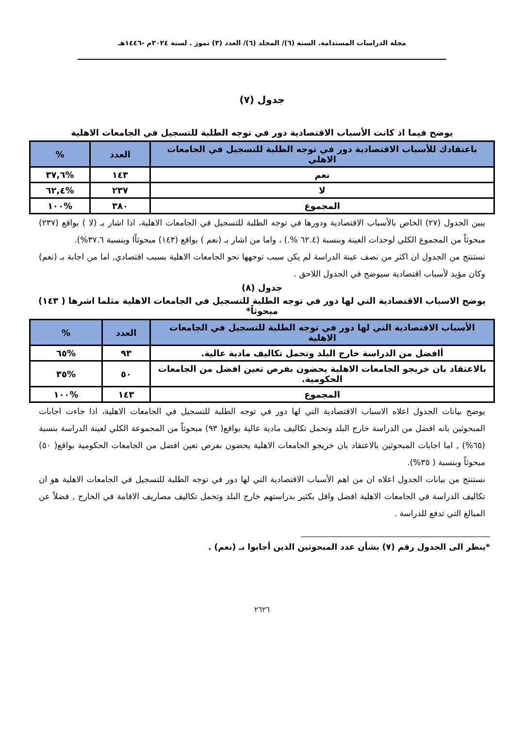مجلة الدراسات المستدامة. السنة (٦)/ المجلد (٦)/ العدد (٣) تموز . لسنة ٢٠٢٤م -١٤٤٦هـ
جدول (٧)
يوضح فيما اذ كانت الأسباب الاقتصادية دور في توجه الطلبة للتسجيل في الجامعات الاهلية
| باعتقادك للأسباب الاقتصادية دور في توجه الطلبة للتسجيل في الجامعات الاهلي | العدد | % |
| --- | --- | --- |
| نعم | ١٤٣ | %٣٧,٦ |
| لا | ٢٣٧ | %٦٢,٤ |
| المجموع | ٣٨٠ | %١٠٠ |
يبين الجدول (٢٧) الخاص بالأسباب الاقتصادية ودورها في توجه الطلبة للتسجيل في الجامعات الاهلية، اذا اشار بـ (لا ) بواقع (٢٣٧) مبحوثاً من المجموع الكلي لوحدات العينة وبنسبة (٦٢.٤ %.) ، واما من اشار بـ (نعم ) بواقع (١٤٣) مبحوثاًا وبنسبة ٣٧.٦%).
نستنتج من الجدول ان اكثر من نصف عينة الدراسة لم يكن سبب توجهها نحو الجامعات الاهلية بسبب اقتصادي, اما من اجابة بـ (نعم) وكان مؤيد لأسباب اقتصادية سيوضح في الجدول اللاحق .
جدول (٨)
يوضح الاسباب الاقتصادية التي لها دور في توجه الطلبة للتسجيل في الجامعات الاهلية مثلما اشرها ( ١٤٣) مبحوثاً*
| الأسباب الاقتصادية التي لها دور في توجه الطلبة للتسجيل في الجامعات الاهلية | العدد | % |
| --- | --- | --- |
| أافضل من الدراسة خارج البلد وتحمل تكاليف مادية عالية. | ٩٣ | %٦٥ |
| بالاعتقاد بان خريجو الجامعات الاهلية يحضون بفرص تعين افضل من الجامعات الحكومية. | ٥٠ | %٣٥ |
| المجموع | ١٤٣ | %١٠٠ |
يوضح بيانات الجدول اعلاه الاسباب الاقتصادية التي لها دور في توجه الطلبة للتسجيل في الجامعات الاهلية، اذا جاءت اجابات المبحوثين بانه افضل من الدراسة خارج البلد وتحمل تكاليف مادية عالية بواقع( ٩٣) مبحوثاً من المجموعة الكلي لعينة الدراسة بنسبة (٦٥%) , اما اجابات المبحوثين بالاعتقاد بان خريجو الجامعات الاهلية يحضون بفرص تعين افضل من الجامعات الحكومية بواقع( ٥٠) مبحوثاً وبنسبة ( ٣٥%).
نستنتج من بيانات الجدول اعلاه ان من اهم الأسباب الاقتصادية التي لها دور في توجه الطلبة للتسجيل في الجامعات الاهلية هو ان تكاليف الدراسة في الجامعات الاهلية افضل واقل بكثير بدراستهم خارج البلد وتحمل تكاليف مصاريف الاقامة في الخارج , فضلاً عن المبالغ التي تدفع للدراسة .
*ينظر الى الجدول رقم (٧) بشأن عدد المبحوثين الذين أجابوا بـ (نعم) .
٢٦٢٦